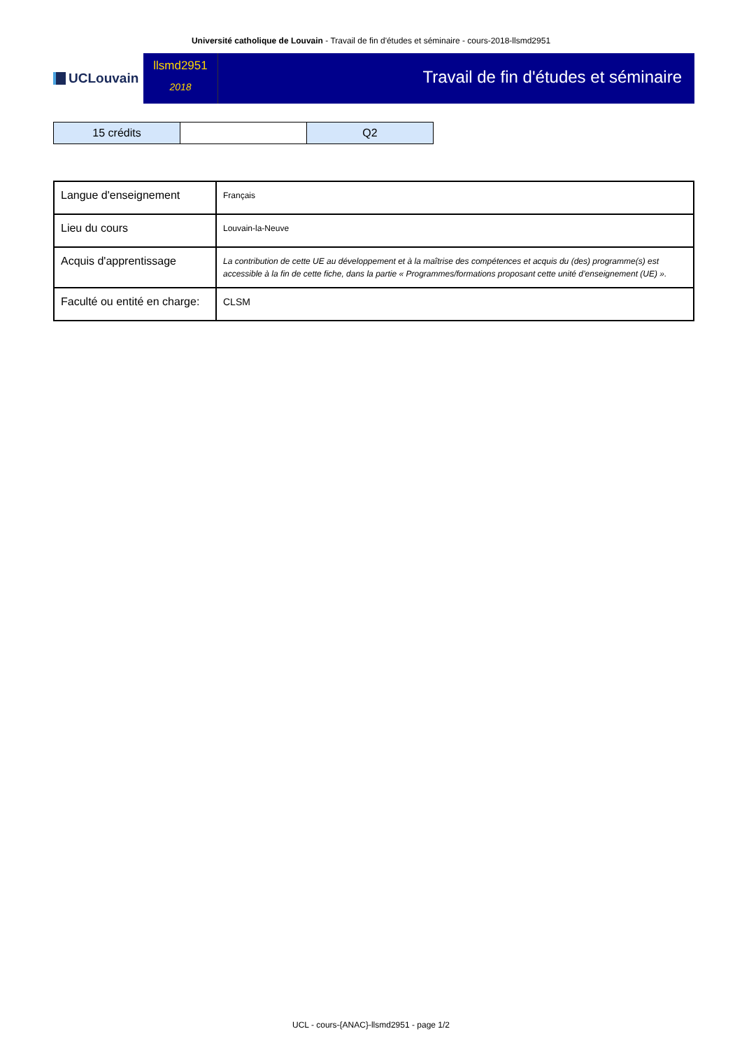Université catholique de Louvain - Travail de fin d'études et séminaire - cours-2018-llsmd2951
UCLouvain
llsmd2951
2018
Travail de fin d'études et séminaire
| 15 crédits | | Q2 |
| Langue d'enseignement | Français |
| Lieu du cours | Louvain-la-Neuve |
| Acquis d'apprentissage | La contribution de cette UE au développement et à la maîtrise des compétences et acquis du (des) programme(s) est accessible à la fin de cette fiche, dans la partie « Programmes/formations proposant cette unité d’enseignement (UE) ». |
| Faculté ou entité en charge: | CLSM |
UCL - cours-{ANAC}-llsmd2951 - page 1/2